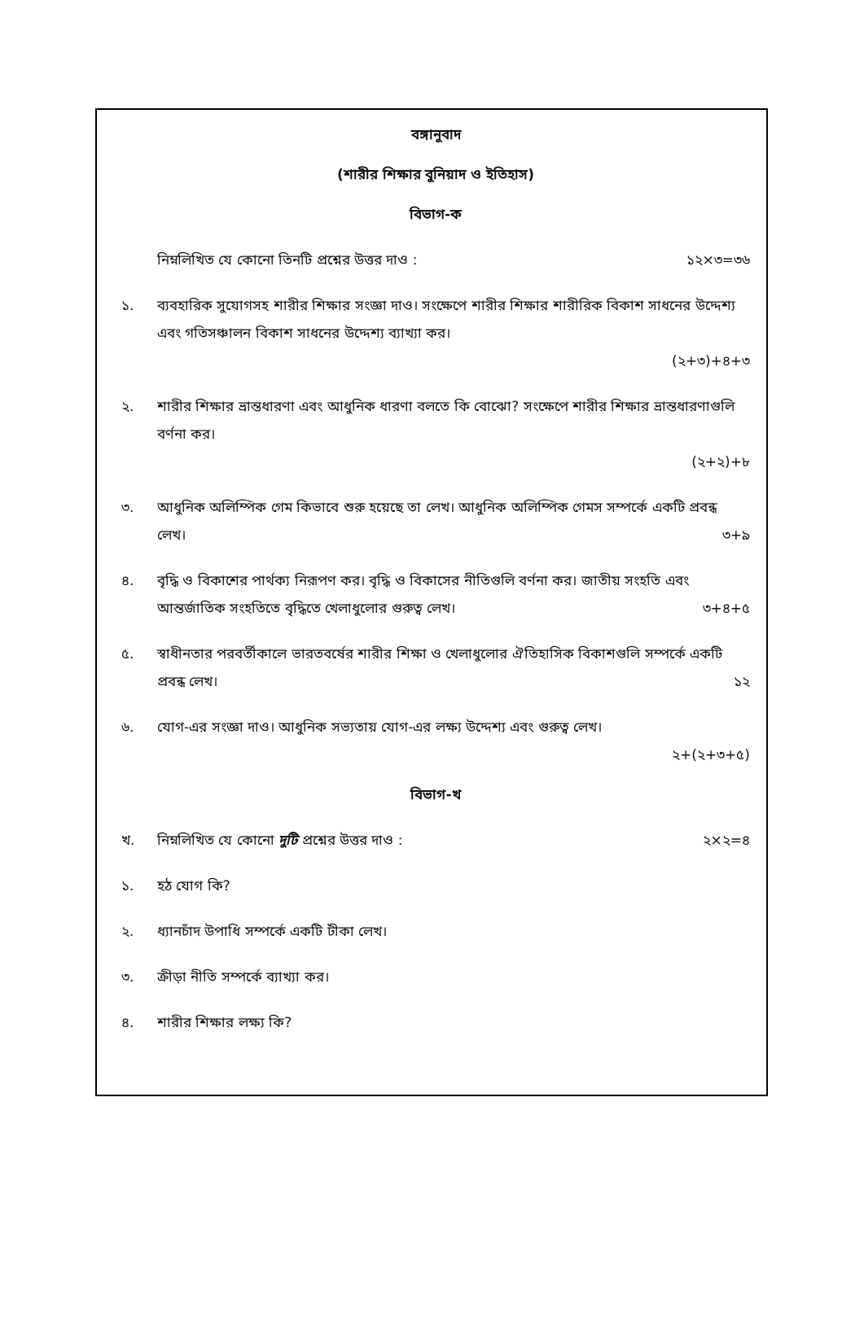বঙ্গানুবাদ
(শারীর শিক্ষার বুনিয়াদ ও ইতিহাস)
বিভাগ-ক
নিম্নলিখিত যে কোনো তিনটি প্রশ্নের উত্তর দাও : ১২×৩=৩৬
১. ব্যবহারিক সুযোগসহ শারীর শিক্ষার সংজ্ঞা দাও। সংক্ষেপে শারীর শিক্ষার শারীরিক বিকাশ সাধনের উদ্দেশ্য এবং গতিসঞ্চালন বিকাশ সাধনের উদ্দেশ্য ব্যাখ্যা কর।
(২+৩)+৪+৩
২. শারীর শিক্ষার ভ্রান্তধারণা এবং আধুনিক ধারণা বলতে কি বোঝো? সংক্ষেপে শারীর শিক্ষার ভ্রান্তধারণাগুলি বর্ণনা কর।
(২+২)+৮
৩. আধুনিক অলিম্পিক গেম কিভাবে শুরু হয়েছে তা লেখ। আধুনিক অলিম্পিক গেমস সম্পর্কে একটি প্রবন্ধ
লেখ। ৩+৯
৪. বৃদ্ধি ও বিকাশের পার্থক্য নিরূপণ কর। বৃদ্ধি ও বিকাসের নীতিগুলি বর্ণনা কর। জাতীয় সংহতি এবং
আন্তর্জাতিক সংহতিতে বৃদ্ধিতে খেলাধুলোর গুরুত্ব লেখ। ৩+৪+৫
৫. স্বাধীনতার পরবর্তীকালে ভারতবর্ষের শারীর শিক্ষা ও খেলাধুলোর ঐতিহাসিক বিকাশগুলি সম্পর্কে একটি
প্রবন্ধ লেখ। ১২
৬. যোগ-এর সংজ্ঞা দাও। আধুনিক সভ্যতায় যোগ-এর লক্ষ্য উদ্দেশ্য এবং গুরুত্ব লেখ।
২+(২+৩+৫)
বিভাগ-খ
খ. নিম্নলিখিত যে কোনো দুটি প্রশ্নের উত্তর দাও : ২×২=৪
১. হঠ যোগ কি?
২. ধ্যানচাঁদ উপাধি সম্পর্কে একটি টীকা লেখ।
৩. ক্রীড়া নীতি সম্পর্কে ব্যাখ্যা কর।
৪. শারীর শিক্ষার লক্ষ্য কি?